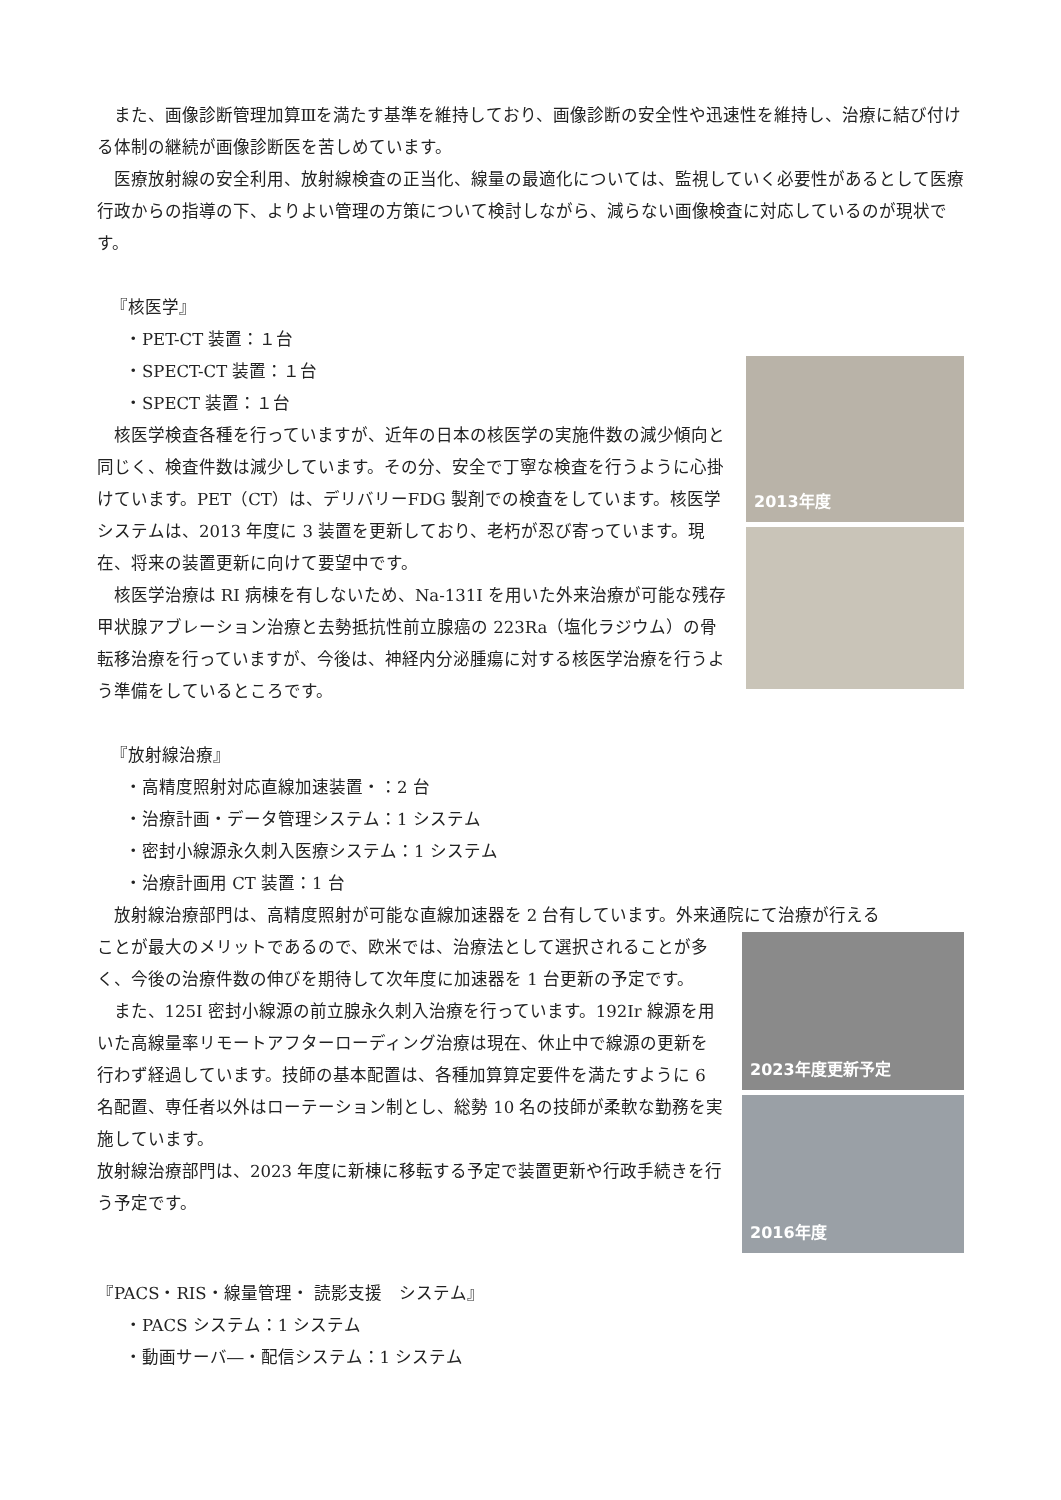また、画像診断管理加算Ⅲを満たす基準を維持しており、画像診断の安全性や迅速性を維持し、治療に結び付ける体制の継続が画像診断医を苦しめています。
医療放射線の安全利用、放射線検査の正当化、線量の最適化については、監視していく必要性があるとして医療行政からの指導の下、よりよい管理の方策について検討しながら、減らない画像検査に対応しているのが現状です。
『核医学』
・PET-CT 装置：１台
・SPECT-CT 装置：１台
・SPECT 装置：１台
核医学検査各種を行っていますが、近年の日本の核医学の実施件数の減少傾向と同じく、検査件数は減少しています。その分、安全で丁寧な検査を行うように心掛けています。PET（CT）は、デリバリーFDG 製剤での検査をしています。核医学システムは、2013 年度に 3 装置を更新しており、老朽が忍び寄っています。現在、将来の装置更新に向けて要望中です。
核医学治療は RI 病棟を有しないため、Na-131I を用いた外来治療が可能な残存甲状腺アブレーション治療と去勢抵抗性前立腺癌の 223Ra（塩化ラジウム）の骨転移治療を行っていますが、今後は、神経内分泌腫瘍に対する核医学治療を行うよう準備をしているところです。
2013年度
『放射線治療』
・高精度照射対応直線加速装置・：2 台
・治療計画・データ管理システム：1 システム
・密封小線源永久刺入医療システム：1 システム
・治療計画用 CT 装置：1 台
放射線治療部門は、高精度照射が可能な直線加速器を 2 台有しています。外来通院にて治療が行える
ことが最大のメリットであるので、欧米では、治療法として選択されることが多く、今後の治療件数の伸びを期待して次年度に加速器を 1 台更新の予定です。
また、125I 密封小線源の前立腺永久刺入治療を行っています。192Ir 線源を用いた高線量率リモートアフターローディング治療は現在、休止中で線源の更新を行わず経過しています。技師の基本配置は、各種加算算定要件を満たすように 6 名配置、専任者以外はローテーション制とし、総勢 10 名の技師が柔軟な勤務を実施しています。
放射線治療部門は、2023 年度に新棟に移転する予定で装置更新や行政手続きを行う予定です。
2023年度更新予定
2016年度
『PACS・RIS・線量管理・ 読影支援　システム』
・PACS システム：1 システム
・動画サーバ―・配信システム：1 システム